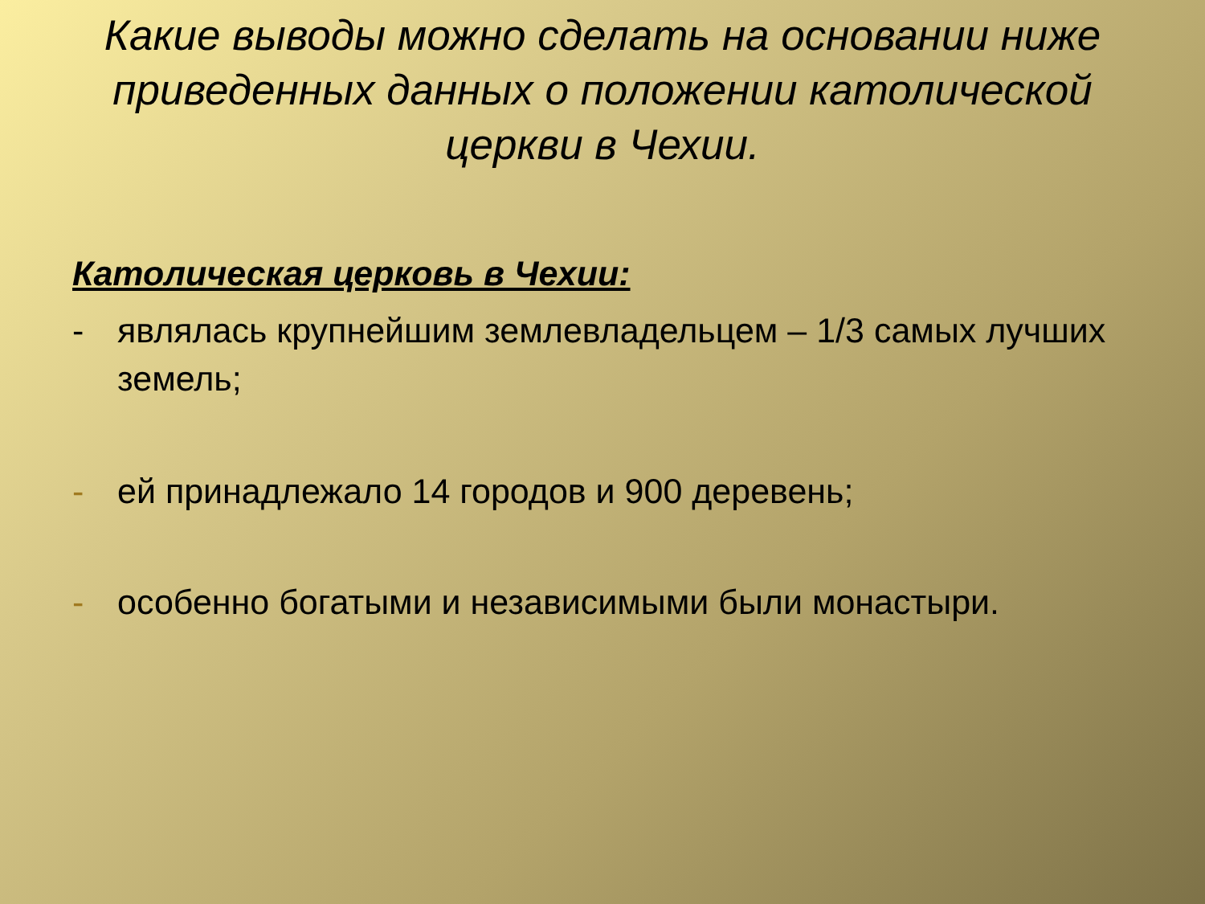Какие выводы можно сделать на основании ниже приведенных данных о положении католической церкви в Чехии.
Католическая церковь в Чехии:
- являлась крупнейшим землевладельцем – 1/3 самых лучших земель;
- ей принадлежало 14 городов и 900 деревень;
- особенно богатыми и независимыми были монастыри.